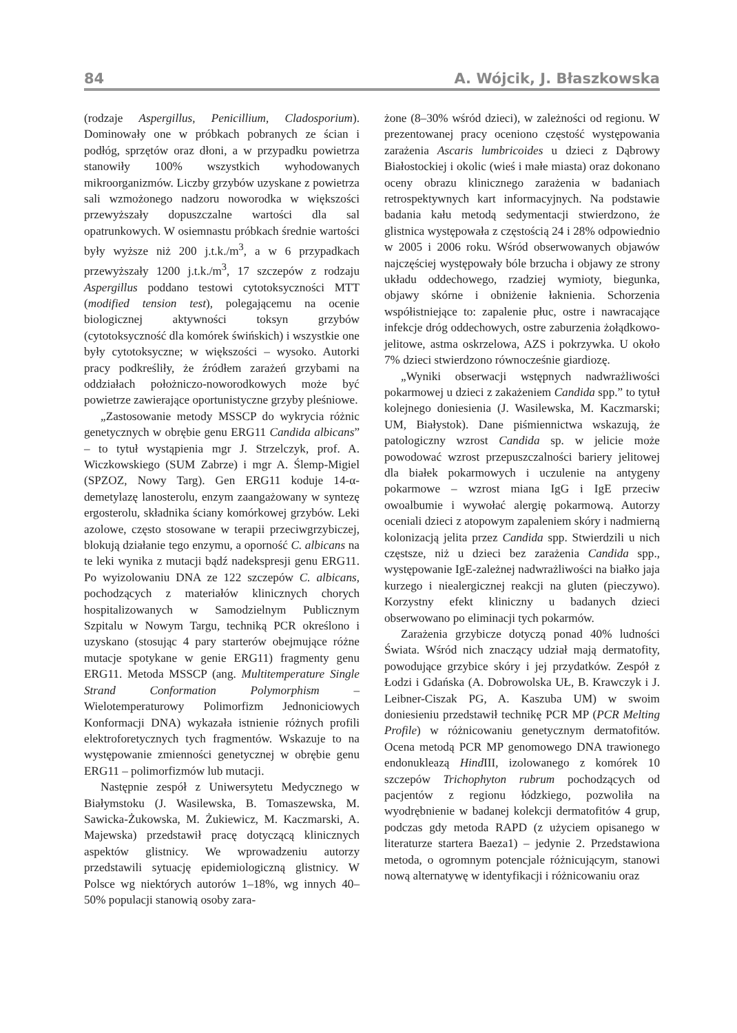84 A. Wójcik, J. Błaszkowska
(rodzaje Aspergillus, Penicillium, Cladosporium). Dominowały one w próbkach pobranych ze ścian i podłóg, sprzętów oraz dłoni, a w przypadku powietrza stanowiły 100% wszystkich wyhodowanych mikroorganizmów. Liczby grzybów uzyskane z powietrza sali wzmożonego nadzoru noworodka w większości przewyższały dopuszczalne wartości dla sal opatrunkowych. W osiemnastu próbkach średnie wartości były wyższe niż 200 j.t.k./m<sup>3</sup>, a w 6 przypadkach przewyższały 1200 j.t.k./m<sup>3</sup>, 17 szczepów z rodzaju Aspergillus poddano testowi cytotoksyczności MTT (modified tension test), polegającemu na ocenie biologicznej aktywności toksyn grzybów (cytotoksyczność dla komórek świńskich) i wszystkie one były cytotoksyczne; w większości – wysoko. Autorki pracy podkreśliły, że źródłem zarażeń grzybami na oddziałach położniczo-noworodkowych może być powietrze zawierające oportunistyczne grzyby pleśniowe.
„Zastosowanie metody MSSCP do wykrycia różnic genetycznych w obrębie genu ERG11 Candida albicans” – to tytuł wystąpienia mgr J. Strzelczyk, prof. A. Wiczkowskiego (SUM Zabrze) i mgr A. Ślemp-Migiel (SPZOZ, Nowy Targ). Gen ERG11 koduje 14-α-demetylazę lanosterolu, enzym zaangażowany w syntezę ergosterolu, składnika ściany komórkowej grzybów. Leki azolowe, często stosowane w terapii przeciwgrzybiczej, blokują działanie tego enzymu, a oporność C. albicans na te leki wynika z mutacji bądź nadekspresji genu ERG11. Po wyizolowaniu DNA ze 122 szczepów C. albicans, pochodzących z materiałów klinicznych chorych hospitalizowanych w Samodzielnym Publicznym Szpitalu w Nowym Targu, techniką PCR określono i uzyskano (stosując 4 pary starterów obejmujące różne mutacje spotykane w genie ERG11) fragmenty genu ERG11. Metoda MSSCP (ang. Multitemperature Single Strand Conformation Polymorphism – Wielotemperaturowy Polimorfizm Jednoniciowych Konformacji DNA) wykazała istnienie różnych profili elektroforetycznych tych fragmentów. Wskazuje to na występowanie zmienności genetycznej w obrębie genu ERG11 – polimorfizmów lub mutacji.
Następnie zespół z Uniwersytetu Medycznego w Białymstoku (J. Wasilewska, B. Tomaszewska, M. Sawicka-Żukowska, M. Żukiewicz, M. Kaczmarski, A. Majewska) przedstawił pracę dotyczącą klinicznych aspektów glistnicy. We wprowadzeniu autorzy przedstawili sytuację epidemiologiczną glistnicy. W Polsce wg niektórych autorów 1–18%, wg innych 40–50% populacji stanowią osoby zara-
żone (8–30% wśród dzieci), w zależności od regionu. W prezentowanej pracy oceniono częstość występowania zarażenia Ascaris lumbricoides u dzieci z Dąbrowy Białostockiej i okolic (wieś i małe miasta) oraz dokonano oceny obrazu klinicznego zarażenia w badaniach retrospektywnych kart informacyjnych. Na podstawie badania kału metodą sedymentacji stwierdzono, że glistnica występowała z częstością 24 i 28% odpowiednio w 2005 i 2006 roku. Wśród obserwowanych objawów najczęściej występowały bóle brzucha i objawy ze strony układu oddechowego, rzadziej wymioty, biegunka, objawy skórne i obniżenie łaknienia. Schorzenia współistniejące to: zapalenie płuc, ostre i nawracające infekcje dróg oddechowych, ostre zaburzenia żołądkowo-jelitowe, astma oskrzelowa, AZS i pokrzywka. U około 7% dzieci stwierdzono równocześnie giardiozę.
„Wyniki obserwacji wstępnych nadwrażliwości pokarmowej u dzieci z zakażeniem Candida spp.” to tytuł kolejnego doniesienia (J. Wasilewska, M. Kaczmarski; UM, Białystok). Dane piśmiennictwa wskazują, że patologiczny wzrost Candida sp. w jelicie może powodować wzrost przepuszczalności bariery jelitowej dla białek pokarmowych i uczulenie na antygeny pokarmowe – wzrost miana IgG i IgE przeciw owoalbumie i wywołać alergię pokarmową. Autorzy oceniali dzieci z atopowym zapaleniem skóry i nadmierną kolonizacją jelita przez Candida spp. Stwierdzili u nich częstsze, niż u dzieci bez zarażenia Candida spp., występowanie IgE-zależnej nadwrażliwości na białko jaja kurzego i niealergicznej reakcji na gluten (pieczywo). Korzystny efekt kliniczny u badanych dzieci obserwowano po eliminacji tych pokarmów.
Zarażenia grzybicze dotyczą ponad 40% ludności Świata. Wśród nich znaczący udział mają dermatofity, powodujące grzybice skóry i jej przydatków. Zespół z Łodzi i Gdańska (A. Dobrowolska UŁ, B. Krawczyk i J. Leibner-Ciszak PG, A. Kaszuba UM) w swoim doniesieniu przedstawił technikę PCR MP (PCR Melting Profile) w różnicowaniu genetycznym dermatofitów. Ocena metodą PCR MP genomowego DNA trawionego endonukleazą Hind III, izolowanego z komórek 10 szczepów Trichophyton rubrum pochodzących od pacjentów z regionu łódzkiego, pozwoliła na wyodrębnienie w badanej kolekcji dermatofitów 4 grup, podczas gdy metoda RAPD (z użyciem opisanego w literaturze startera Baeza1) – jedynie 2. Przedstawiona metoda, o ogromnym potencjale różnicującym, stanowi nową alternatywę w identyfikacji i różnicowaniu oraz